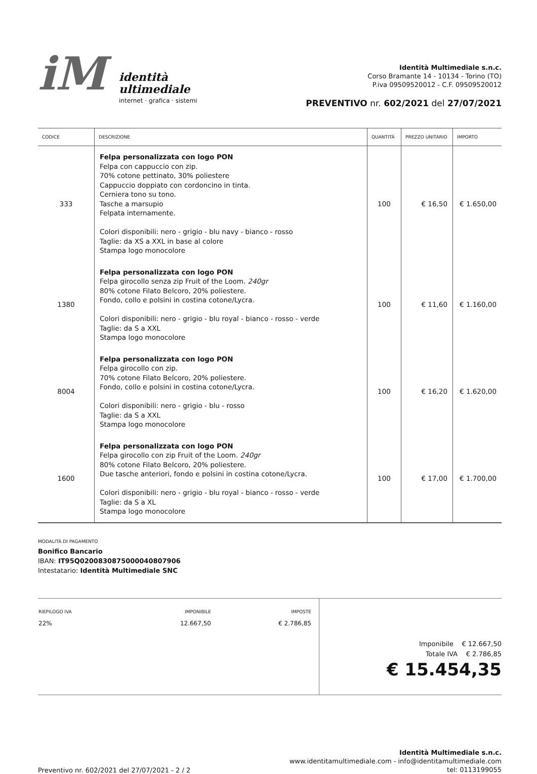iM
identità
ultimediale
internet · grafica · sistemi
Identità Multimediale s.n.c.
Corso Bramante 14 - 10134 - Torino (TO)
P.iva 09509520012 - C.F. 09509520012
PREVENTIVO nr. 602/2021 del 27/07/2021
| CODICE | DESCRIZIONE | QUANTITÀ | PREZZO UNITARIO | IMPORTO |
| --- | --- | --- | --- | --- |
| 333 | Felpa personalizzata con logo PON Felpa con cappuccio con zip. 70% cotone pettinato, 30% poliestere Cappuccio doppiato con cordoncino in tinta. Cerniera tono su tono. Tasche a marsupio Felpata internamente. Colori disponibili: nero - grigio - blu navy - bianco - rosso Taglie: da XS a XXL in base al colore Stampa logo monocolore | 100 | € 16,50 | € 1.650,00 |
| 1380 | Felpa personalizzata con logo PON Felpa girocollo senza zip Fruit of the Loom. 240gr 80% cotone Filato Belcoro, 20% poliestere. Fondo, collo e polsini in costina cotone/Lycra. Colori disponibili: nero - grigio - blu royal - bianco - rosso - verde Taglie: da S a XXL Stampa logo monocolore | 100 | € 11,60 | € 1.160,00 |
| 8004 | Felpa personalizzata con logo PON Felpa girocollo con zip. 70% cotone Filato Belcoro, 20% poliestere. Fondo, collo e polsini in costina cotone/Lycra. Colori disponibili: nero - grigio - blu - rosso Taglie: da S a XXL Stampa logo monocolore | 100 | € 16,20 | € 1.620,00 |
| 1600 | Felpa personalizzata con logo PON Felpa girocollo con zip Fruit of the Loom. 240gr 80% cotone Filato Belcoro, 20% poliestere. Due tasche anteriori, fondo e polsini in costina cotone/Lycra. Colori disponibili: nero - grigio - blu royal - bianco - rosso - verde Taglie: da S a XL Stampa logo monocolore | 100 | € 17,00 | € 1.700,00 |
MODALITÀ DI PAGAMENTO
Bonifico Bancario
IBAN: IT95Q0200830875000040807906
Intestatario: Identità Multimediale SNC
| RIEPILOGO IVA | IMPONIBILE | IMPOSTE |
| --- | --- | --- |
| 22% | 12.667,50 | € 2.786,85 |
Imponibile € 12.667,50
Totale IVA € 2.786,85
€ 15.454,35
Preventivo nr. 602/2021 del 27/07/2021 - 2 / 2
Identità Multimediale s.n.c.
www.identitamultimediale.com - info@identitamultimediale.com
tel: 0113199055